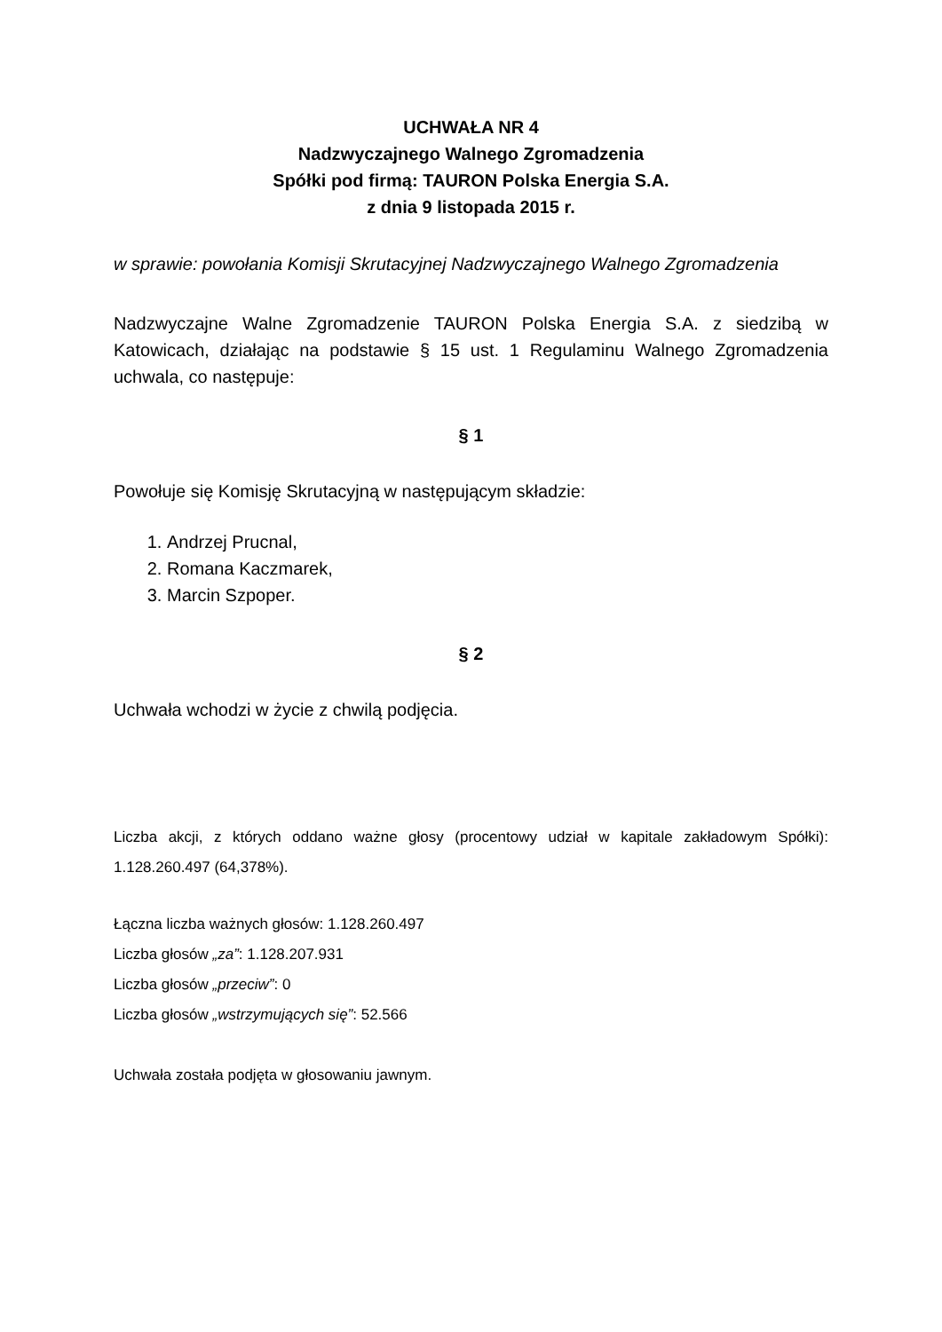UCHWAŁA NR 4
Nadzwyczajnego Walnego Zgromadzenia
Spółki pod firmą: TAURON Polska Energia S.A.
z dnia 9 listopada 2015 r.
w sprawie: powołania Komisji Skrutacyjnej Nadzwyczajnego Walnego Zgromadzenia
Nadzwyczajne Walne Zgromadzenie TAURON Polska Energia S.A. z siedzibą w Katowicach, działając na podstawie § 15 ust. 1 Regulaminu Walnego Zgromadzenia uchwala, co następuje:
§ 1
Powołuje się Komisję Skrutacyjną w następującym składzie:
1. Andrzej Prucnal,
2. Romana Kaczmarek,
3. Marcin Szpoper.
§ 2
Uchwała wchodzi w życie z chwilą podjęcia.
Liczba akcji, z których oddano ważne głosy (procentowy udział w kapitale zakładowym Spółki): 1.128.260.497 (64,378%).
Łączna liczba ważnych głosów: 1.128.260.497
Liczba głosów „za”: 1.128.207.931
Liczba głosów „przeciw”: 0
Liczba głosów „wstrzymujących się”: 52.566
Uchwała została podjęta w głosowaniu jawnym.